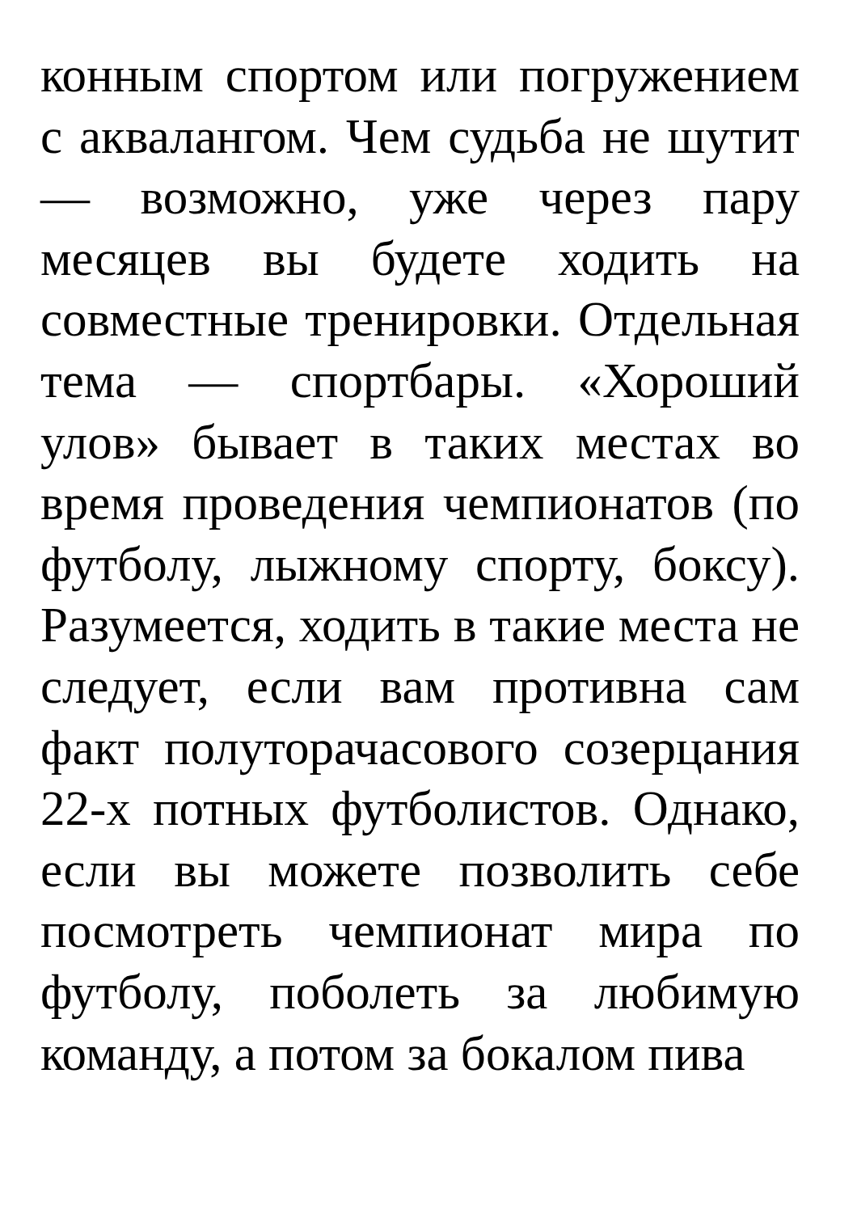конным спортом или погружением с аквалангом. Чем судьба не шутит — возможно, уже через пару месяцев вы будете ходить на совместные тренировки. Отдельная тема — спортбары. «Хороший улов» бывает в таких местах во время проведения чемпионатов (по футболу, лыжному спорту, боксу). Разумеется, ходить в такие места не следует, если вам противна сам факт полуторачасового созерцания 22-х потных футболистов. Однако, если вы можете позволить себе посмотреть чемпионат мира по футболу, поболеть за любимую команду, а потом за бокалом пива